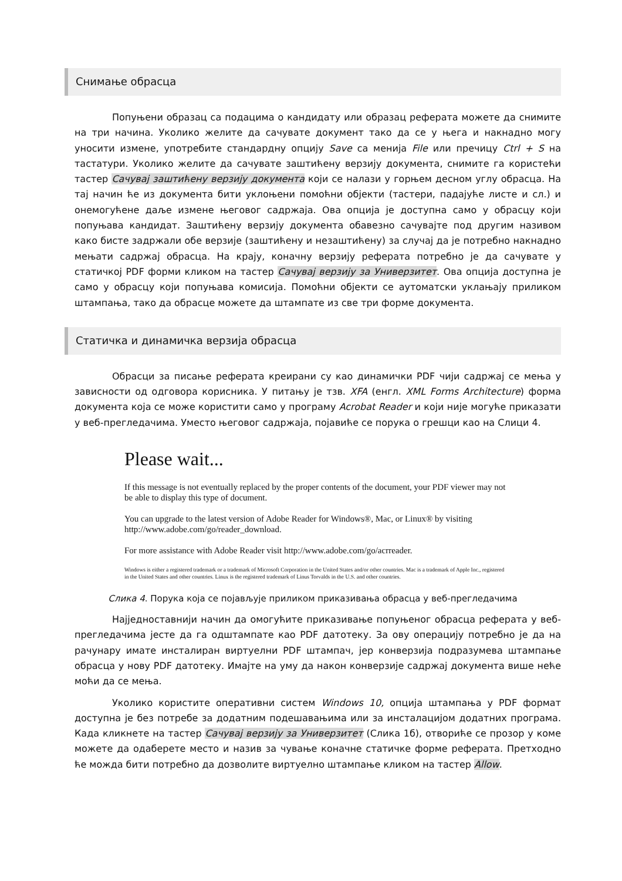Снимање обрасца
Попуњени образац са подацима о кандидату или образац реферата можете да снимите на три начина. Уколико желите да сачувате документ тако да се у њега и накнадно могу уносити измене, употребите стандардну опцију Save са менија File или пречицу Ctrl + S на тастатури. Уколико желите да сачувате заштићену верзију документа, снимите га користећи тастер Сачувај заштићену верзију документа који се налази у горњем десном углу обрасца. На тај начин ће из документа бити уклоњени помоћни објекти (тастери, падајуће листе и сл.) и онемогућене даље измене његовог садржаја. Ова опција је доступна само у обрасцу који попуњава кандидат. Заштићену верзију документа обавезно сачувајте под другим називом како бисте задржали обе верзије (заштићену и незаштићену) за случај да је потребно накнадно мењати садржај обрасца. На крају, коначну верзију реферата потребно је да сачувате у статичкој PDF форми кликом на тастер Сачувај верзију за Универзитет. Ова опција доступна је само у обрасцу који попуњава комисија. Помоћни објекти се аутоматски уклањају приликом штампања, тако да обрасце можете да штампате из све три форме документа.
Статичка и динамичка верзија обрасца
Обрасци за писање реферата креирани су као динамички PDF чији садржај се мења у зависности од одговора корисника. У питању је тзв. XFA (енгл. XML Forms Architecture) форма документа која се може користити само у програму Acrobat Reader и који није могуће приказати у веб-прегледачима. Уместо његовог садржаја, појавиће се порука о грешци као на Слици 4.
Please wait...
If this message is not eventually replaced by the proper contents of the document, your PDF viewer may not be able to display this type of document.
You can upgrade to the latest version of Adobe Reader for Windows®, Mac, or Linux® by visiting http://www.adobe.com/go/reader_download.
For more assistance with Adobe Reader visit http://www.adobe.com/go/acrreader.
Windows is either a registered trademark or a trademark of Microsoft Corporation in the United States and/or other countries. Mac is a trademark of Apple Inc., registered in the United States and other countries. Linux is the registered trademark of Linus Torvalds in the U.S. and other countries.
Слика 4. Порука која се појављује приликом приказивања обрасца у веб-прегледачима
Најједноставнији начин да омогућите приказивање попуњеног обрасца реферата у веб-прегледачима јесте да га одштампате као PDF датотеку. За ову операцију потребно је да на рачунару имате инсталиран виртуелни PDF штампач, јер конверзија подразумева штампање обрасца у нову PDF датотеку. Имајте на уму да након конверзије садржај документа више неће моћи да се мења.
Уколико користите оперативни систем Windows 10, опција штампања у PDF формат доступна је без потребе за додатним подешавањима или за инсталацијом додатних програма. Када кликнете на тастер Сачувај верзију за Универзитет (Слика 1б), отвориће се прозор у коме можете да одаберете место и назив за чување коначне статичке форме реферата. Претходно ће можда бити потребно да дозволите виртуелно штампање кликом на тастер Allow.